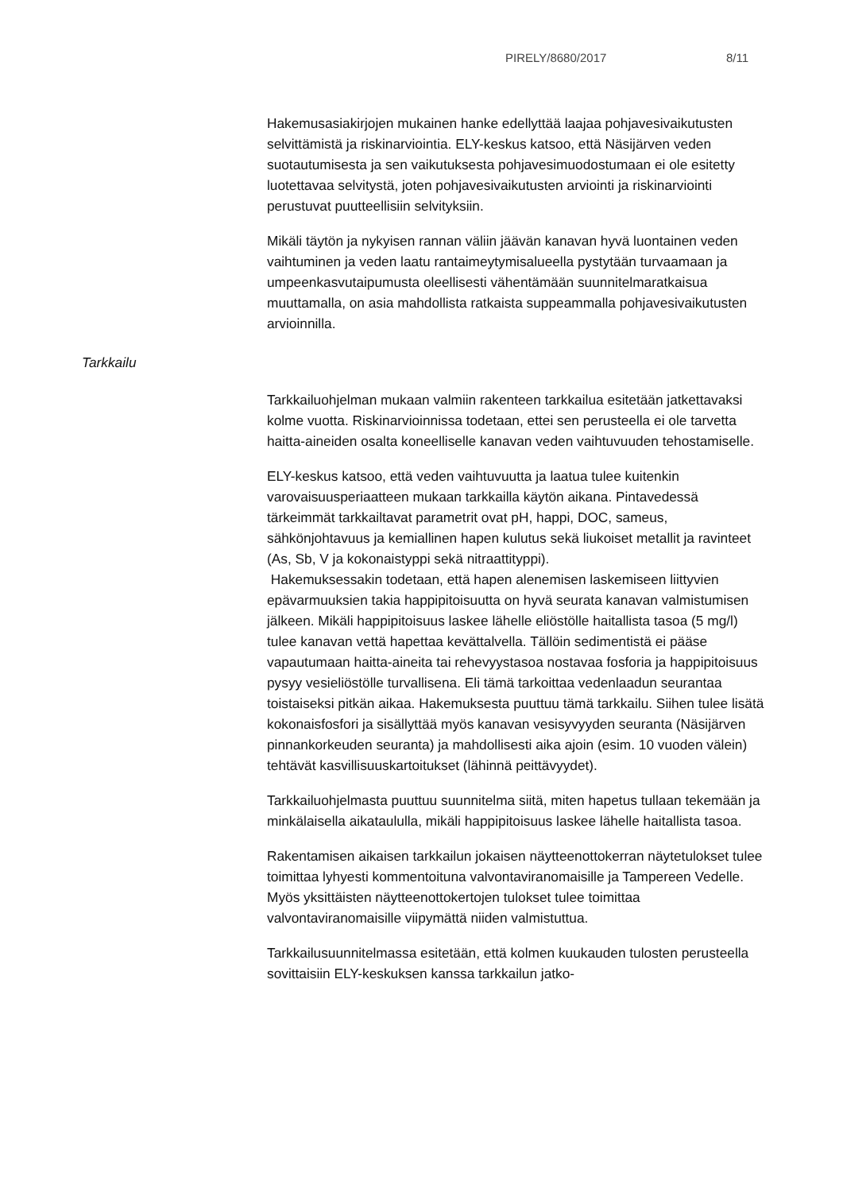PIRELY/8680/2017 8/11
Hakemusasiakirjojen mukainen hanke edellyttää laajaa pohjavesivaikutusten selvittämistä ja riskinarviointia. ELY-keskus katsoo, että Näsijärven veden suotautumisesta ja sen vaikutuksesta pohjavesimuodostumaan ei ole esitetty luotettavaa selvitystä, joten pohjavesivaikutusten arviointi ja riskinarviointi perustuvat puutteellisiin selvityksiin.
Mikäli täytön ja nykyisen rannan väliin jäävän kanavan hyvä luontainen veden vaihtuminen ja veden laatu rantaimeytymisalueella pystytään turvaamaan ja umpeenkasvutaipumusta oleellisesti vähentämään suunnitelmaratkaisua muuttamalla, on asia mahdollista ratkaista suppeammalla pohjavesivaikutusten arvioinnilla.
Tarkkailuohjelman mukaan valmiin rakenteen tarkkailua esitetään jatkettavaksi kolme vuotta. Riskinarvioinnissa todetaan, ettei sen perusteella ei ole tarvetta haitta-aineiden osalta koneelliselle kanavan veden vaihtuvuuden tehostamiselle.
ELY-keskus katsoo, että veden vaihtuvuutta ja laatua tulee kuitenkin varovaisuusperiaatteen mukaan tarkkailla käytön aikana. Pintavedessä tärkeimmät tarkkailtavat parametrit ovat pH, happi, DOC, sameus, sähkönjohtavuus ja kemiallinen hapen kulutus sekä liukoiset metallit ja ravinteet (As, Sb, V ja kokonaistyppi sekä nitraattityppi).
Hakemuksessakin todetaan, että hapen alenemisen laskemiseen liittyvien epävarmuuksien takia happipitoisuutta on hyvä seurata kanavan valmistumisen jälkeen. Mikäli happipitoisuus laskee lähelle eliöstölle haitallista tasoa (5 mg/l) tulee kanavan vettä hapettaa kevättalvella. Tällöin sedimentistä ei pääse vapautumaan haitta-aineita tai rehevyystasoa nostavaa fosforia ja happipitoisuus pysyy vesieliöstölle turvallisena. Eli tämä tarkoittaa vedenlaadun seurantaa toistaiseksi pitkän aikaa. Hakemuksesta puuttuu tämä tarkkailu. Siihen tulee lisätä kokonaisfosfori ja sisällyttää myös kanavan vesisyvyyden seuranta (Näsijärven pinnankorkeuden seuranta) ja mahdollisesti aika ajoin (esim. 10 vuoden välein) tehtävät kasvillisuuskartoitukset (lähinnä peittävyydet).
Tarkkailuohjelmasta puuttuu suunnitelma siitä, miten hapetus tullaan tekemään ja minkälaisella aikataululla, mikäli happipitoisuus laskee lähelle haitallista tasoa.
Rakentamisen aikaisen tarkkailun jokaisen näytteenottokerran näytetulokset tulee toimittaa lyhyesti kommentoituna valvontaviranomaisille ja Tampereen Vedelle. Myös yksittäisten näytteenottokertojen tulokset tulee toimittaa valvontaviranomaisille viipymättä niiden valmistuttua.
Tarkkailusuunnitelmassa esitetään, että kolmen kuukauden tulosten perusteella sovittaisiin ELY-keskuksen kanssa tarkkailun jatko-
Tarkkailu